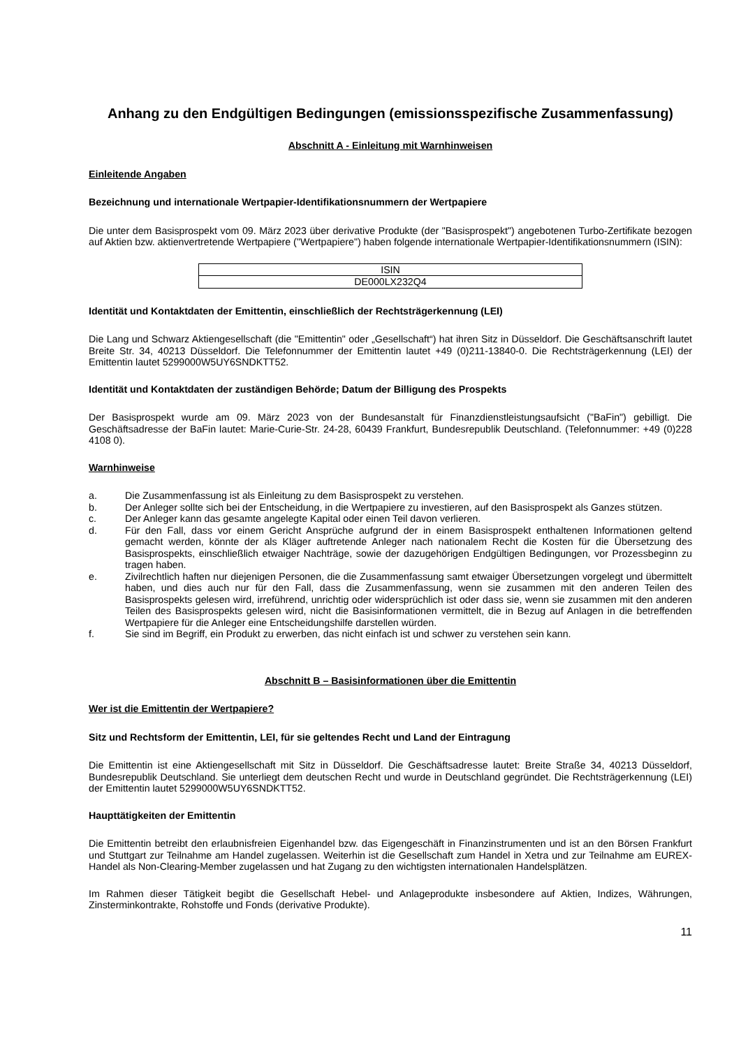Anhang zu den Endgültigen Bedingungen (emissionsspezifische Zusammenfassung)
Abschnitt A - Einleitung mit Warnhinweisen
Einleitende Angaben
Bezeichnung und internationale Wertpapier-Identifikationsnummern der Wertpapiere
Die unter dem Basisprospekt vom 09. März 2023 über derivative Produkte (der "Basisprospekt") angebotenen Turbo-Zertifikate bezogen auf Aktien bzw. aktienvertretende Wertpapiere ("Wertpapiere") haben folgende internationale Wertpapier-Identifikationsnummern (ISIN):
| ISIN |
| DE000LX232Q4 |
Identität und Kontaktdaten der Emittentin, einschließlich der Rechtsträgerkennung (LEI)
Die Lang und Schwarz Aktiengesellschaft (die "Emittentin" oder „Gesellschaft“) hat ihren Sitz in Düsseldorf. Die Geschäftsanschrift lautet Breite Str. 34, 40213 Düsseldorf. Die Telefonnummer der Emittentin lautet +49 (0)211-13840-0. Die Rechtsträgerkennung (LEI) der Emittentin lautet 5299000W5UY6SNDKTT52.
Identität und Kontaktdaten der zuständigen Behörde; Datum der Billigung des Prospekts
Der Basisprospekt wurde am 09. März 2023 von der Bundesanstalt für Finanzdienstleistungsaufsicht ("BaFin") gebilligt. Die Geschäftsadresse der BaFin lautet: Marie-Curie-Str. 24-28, 60439 Frankfurt, Bundesrepublik Deutschland. (Telefonnummer: +49 (0)228 4108 0).
Warnhinweise
a. Die Zusammenfassung ist als Einleitung zu dem Basisprospekt zu verstehen.
b. Der Anleger sollte sich bei der Entscheidung, in die Wertpapiere zu investieren, auf den Basisprospekt als Ganzes stützen.
c. Der Anleger kann das gesamte angelegte Kapital oder einen Teil davon verlieren.
d. Für den Fall, dass vor einem Gericht Ansprüche aufgrund der in einem Basisprospekt enthaltenen Informationen geltend gemacht werden, könnte der als Kläger auftretende Anleger nach nationalem Recht die Kosten für die Übersetzung des Basisprospekts, einschließlich etwaiger Nachträge, sowie der dazugehörigen Endgültigen Bedingungen, vor Prozessbeginn zu tragen haben.
e. Zivilrechtlich haften nur diejenigen Personen, die die Zusammenfassung samt etwaiger Übersetzungen vorgelegt und übermittelt haben, und dies auch nur für den Fall, dass die Zusammenfassung, wenn sie zusammen mit den anderen Teilen des Basisprospekts gelesen wird, irreführend, unrichtig oder widersprüchlich ist oder dass sie, wenn sie zusammen mit den anderen Teilen des Basisprospekts gelesen wird, nicht die Basisinformationen vermittelt, die in Bezug auf Anlagen in die betreffenden Wertpapiere für die Anleger eine Entscheidungshilfe darstellen würden.
f. Sie sind im Begriff, ein Produkt zu erwerben, das nicht einfach ist und schwer zu verstehen sein kann.
Abschnitt B – Basisinformationen über die Emittentin
Wer ist die Emittentin der Wertpapiere?
Sitz und Rechtsform der Emittentin, LEI, für sie geltendes Recht und Land der Eintragung
Die Emittentin ist eine Aktiengesellschaft mit Sitz in Düsseldorf. Die Geschäftsadresse lautet: Breite Straße 34, 40213 Düsseldorf, Bundesrepublik Deutschland. Sie unterliegt dem deutschen Recht und wurde in Deutschland gegründet. Die Rechtsträgerkennung (LEI) der Emittentin lautet 5299000W5UY6SNDKTT52.
Haupttätigkeiten der Emittentin
Die Emittentin betreibt den erlaubnisfreien Eigenhandel bzw. das Eigengeschäft in Finanzinstrumenten und ist an den Börsen Frankfurt und Stuttgart zur Teilnahme am Handel zugelassen. Weiterhin ist die Gesellschaft zum Handel in Xetra und zur Teilnahme am EUREX-Handel als Non-Clearing-Member zugelassen und hat Zugang zu den wichtigsten internationalen Handelsplätzen.
Im Rahmen dieser Tätigkeit begibt die Gesellschaft Hebel- und Anlageprodukte insbesondere auf Aktien, Indizes, Währungen, Zinsterminkontrakte, Rohstoffe und Fonds (derivative Produkte).
11